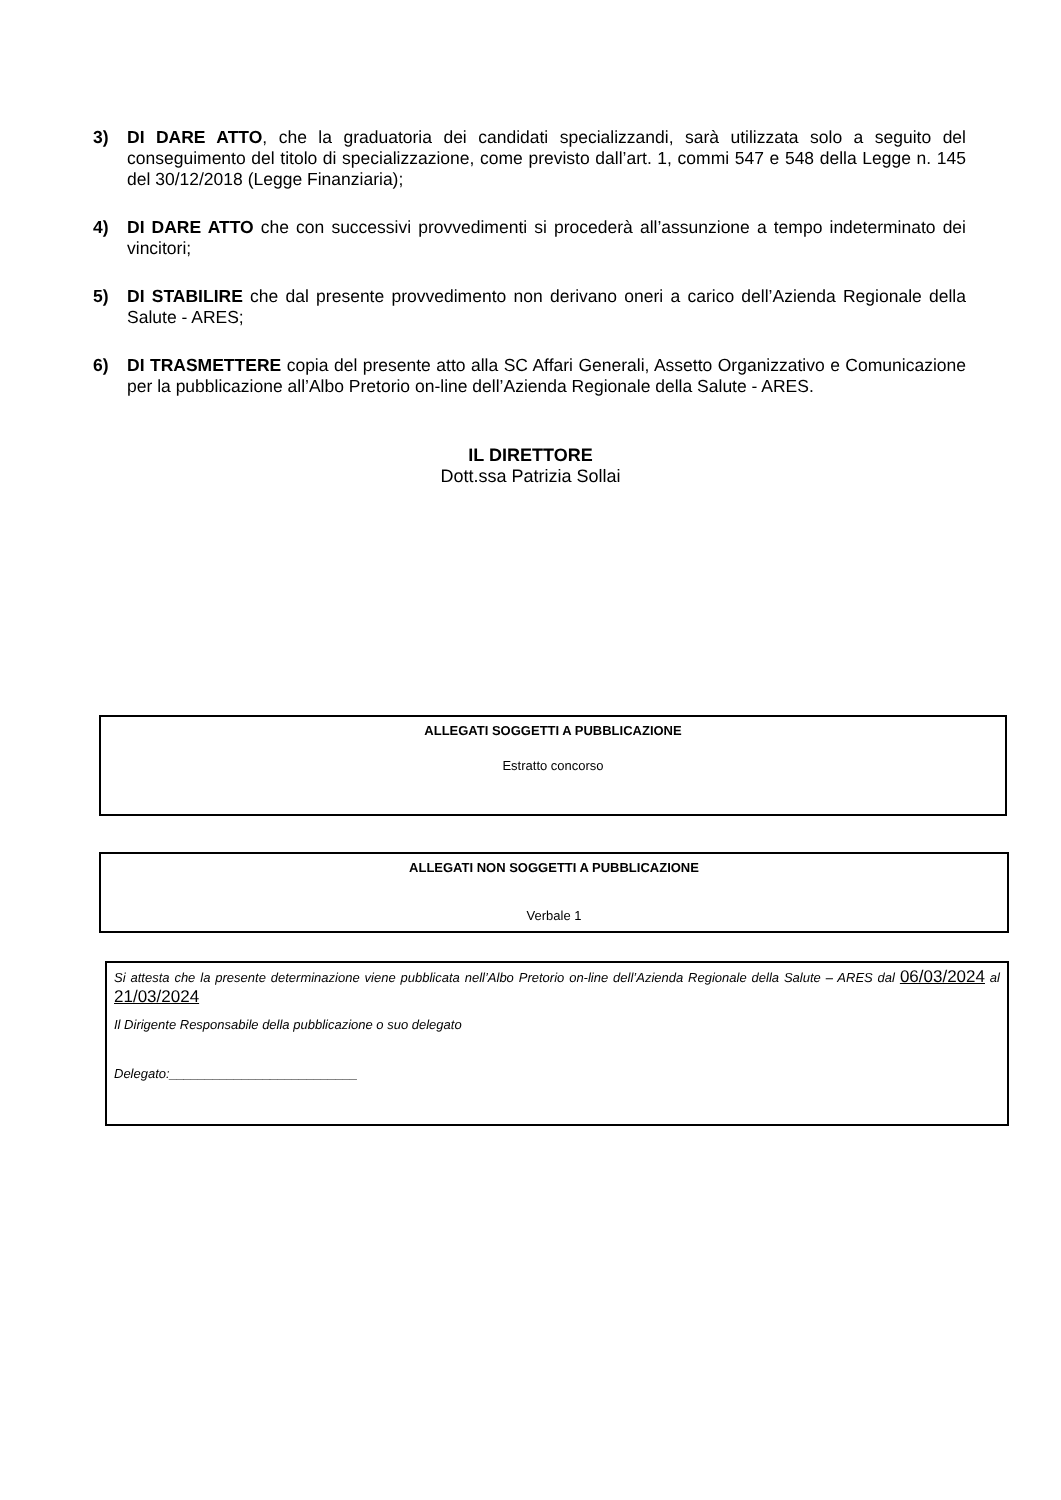3) DI DARE ATTO, che la graduatoria dei candidati specializzandi, sarà utilizzata solo a seguito del conseguimento del titolo di specializzazione, come previsto dall’art. 1, commi 547 e 548 della Legge n. 145 del 30/12/2018 (Legge Finanziaria);
4) DI DARE ATTO che con successivi provvedimenti si procederà all’assunzione a tempo indeterminato dei vincitori;
5) DI STABILIRE che dal presente provvedimento non derivano oneri a carico dell’Azienda Regionale della Salute - ARES;
6) DI TRASMETTERE copia del presente atto alla SC Affari Generali, Assetto Organizzativo e Comunicazione per la pubblicazione all’Albo Pretorio on-line dell’Azienda Regionale della Salute - ARES.
IL DIRETTORE
Dott.ssa Patrizia Sollai
ALLEGATI SOGGETTI A PUBBLICAZIONE
Estratto concorso
ALLEGATI NON SOGGETTI A PUBBLICAZIONE
Verbale 1
Si attesta che la presente determinazione viene pubblicata nell’Albo Pretorio on-line dell’Azienda Regionale della Salute – ARES dal 06/03/2024 al 21/03/2024
Il Dirigente Responsabile della pubblicazione o suo delegato
Delegato:__________________________